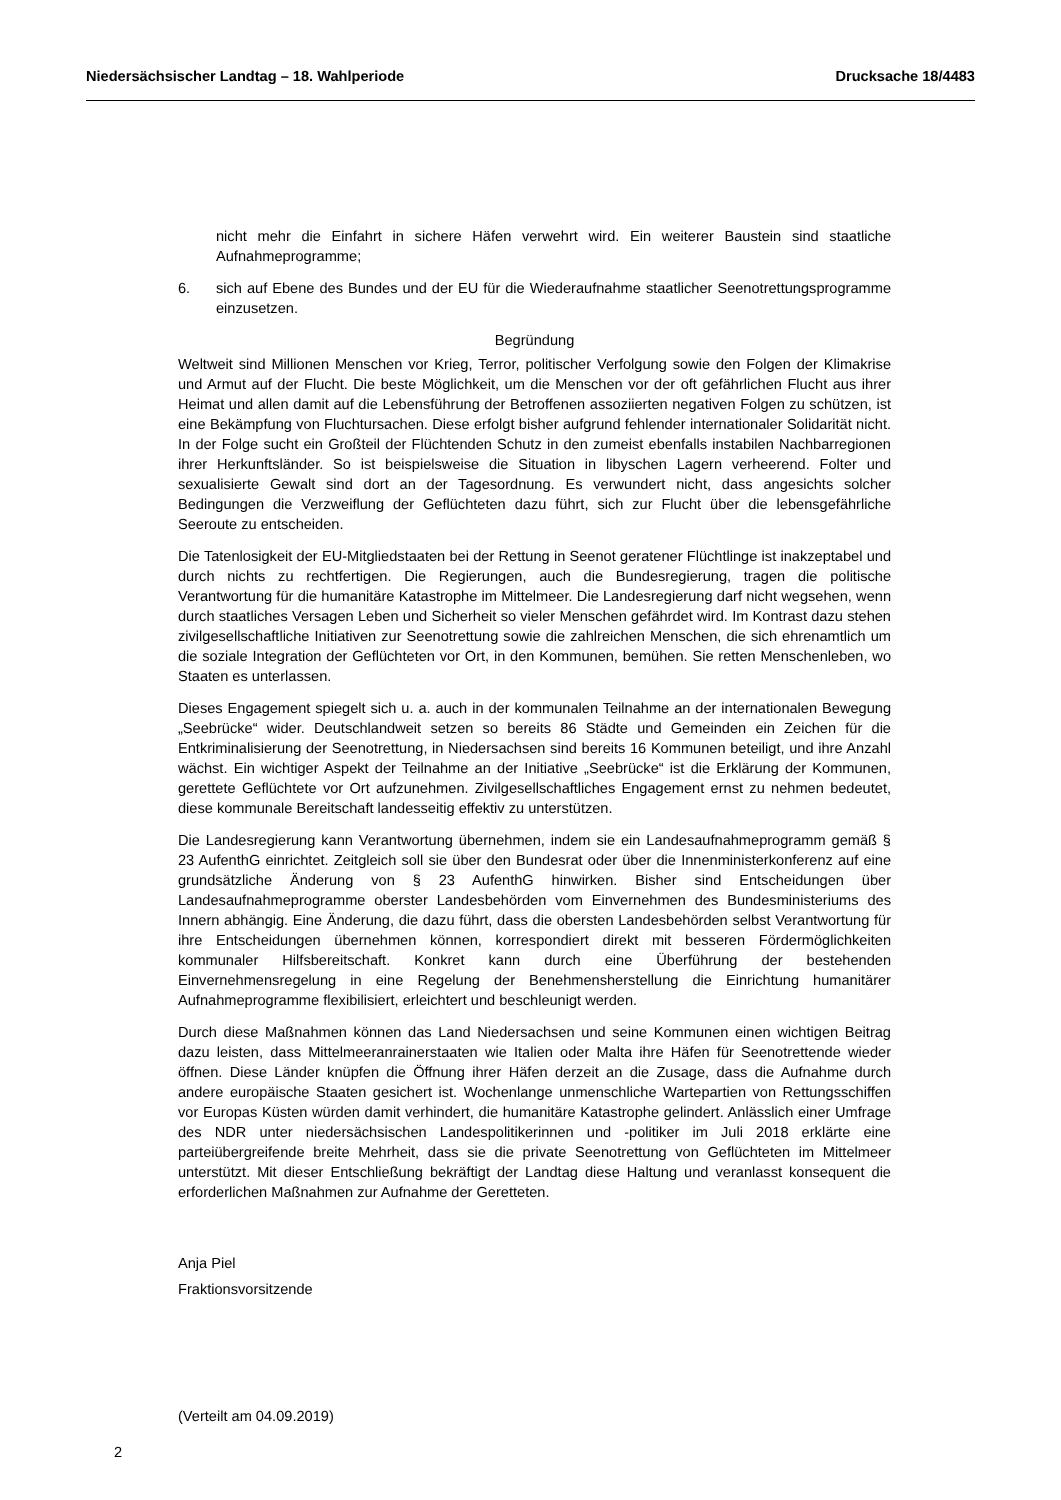Niedersächsischer Landtag – 18. Wahlperiode Drucksache 18/4483
nicht mehr die Einfahrt in sichere Häfen verwehrt wird. Ein weiterer Baustein sind staatliche Aufnahmeprogramme;
6. sich auf Ebene des Bundes und der EU für die Wiederaufnahme staatlicher Seenotrettungs­programme einzusetzen.
Begründung
Weltweit sind Millionen Menschen vor Krieg, Terror, politischer Verfolgung sowie den Folgen der Klimakrise und Armut auf der Flucht. Die beste Möglichkeit, um die Menschen vor der oft gefährlichen Flucht aus ihrer Heimat und allen damit auf die Lebensführung der Betroffenen assoziierten negativen Folgen zu schützen, ist eine Bekämpfung von Fluchtursachen. Diese erfolgt bisher aufgrund fehlender internationaler Solidarität nicht. In der Folge sucht ein Großteil der Flüchtenden Schutz in den zumeist ebenfalls instabilen Nachbarregionen ihrer Herkunftsländer. So ist beispielsweise die Situation in libyschen Lagern verheerend. Folter und sexualisierte Gewalt sind dort an der Tagesordnung. Es verwundert nicht, dass angesichts solcher Bedingungen die Verzweiflung der Geflüchteten dazu führt, sich zur Flucht über die lebensgefährliche Seeroute zu entscheiden.
Die Tatenlosigkeit der EU-Mitgliedstaaten bei der Rettung in Seenot geratener Flüchtlinge ist inakzeptabel und durch nichts zu rechtfertigen. Die Regierungen, auch die Bundesregierung, tragen die politische Verantwortung für die humanitäre Katastrophe im Mittelmeer. Die Landesregierung darf nicht wegsehen, wenn durch staatliches Versagen Leben und Sicherheit so vieler Menschen gefährdet wird. Im Kontrast dazu stehen zivilgesellschaftliche Initiativen zur Seenotrettung sowie die zahlreichen Menschen, die sich ehrenamtlich um die soziale Integration der Geflüchteten vor Ort, in den Kommunen, bemühen. Sie retten Menschenleben, wo Staaten es unterlassen.
Dieses Engagement spiegelt sich u. a. auch in der kommunalen Teilnahme an der internationalen Bewegung „Seebrücke“ wider. Deutschlandweit setzen so bereits 86 Städte und Gemeinden ein Zeichen für die Entkriminalisierung der Seenotrettung, in Niedersachsen sind bereits 16 Kommunen beteiligt, und ihre Anzahl wächst. Ein wichtiger Aspekt der Teilnahme an der Initiative „Seebrücke“ ist die Erklärung der Kommunen, gerettete Geflüchtete vor Ort aufzunehmen. Zivilgesellschaftliches Engagement ernst zu nehmen bedeutet, diese kommunale Bereitschaft landesseitig effektiv zu unterstützen.
Die Landesregierung kann Verantwortung übernehmen, indem sie ein Landesaufnahmeprogramm gemäß § 23 AufenthG einrichtet. Zeitgleich soll sie über den Bundesrat oder über die Innenministerkonferenz auf eine grundsätzliche Änderung von § 23 AufenthG hinwirken. Bisher sind Entscheidungen über Landesaufnahmeprogramme oberster Landesbehörden vom Einvernehmen des Bundesministeriums des Innern abhängig. Eine Änderung, die dazu führt, dass die obersten Landesbehörden selbst Verantwortung für ihre Entscheidungen übernehmen können, korrespondiert direkt mit besseren Fördermöglichkeiten kommunaler Hilfsbereitschaft. Konkret kann durch eine Überführung der bestehenden Einvernehmensregelung in eine Regelung der Benehmensherstellung die Einrichtung humanitärer Aufnahmeprogramme flexibilisiert, erleichtert und beschleunigt werden.
Durch diese Maßnahmen können das Land Niedersachsen und seine Kommunen einen wichtigen Beitrag dazu leisten, dass Mittelmeeranrainerstaaten wie Italien oder Malta ihre Häfen für Seenotrettende wieder öffnen. Diese Länder knüpfen die Öffnung ihrer Häfen derzeit an die Zusage, dass die Aufnahme durch andere europäische Staaten gesichert ist. Wochenlange unmenschliche Wartepartien von Rettungsschiffen vor Europas Küsten würden damit verhindert, die humanitäre Katastrophe gelindert. Anlässlich einer Umfrage des NDR unter niedersächsischen Landespolitikerinnen und -politiker im Juli 2018 erklärte eine parteiübergreifende breite Mehrheit, dass sie die private Seenotrettung von Geflüchteten im Mittelmeer unterstützt. Mit dieser Entschließung bekräftigt der Landtag diese Haltung und veranlasst konsequent die erforderlichen Maßnahmen zur Aufnahme der Geretteten.
Anja Piel
Fraktionsvorsitzende
(Verteilt am 04.09.2019)
2